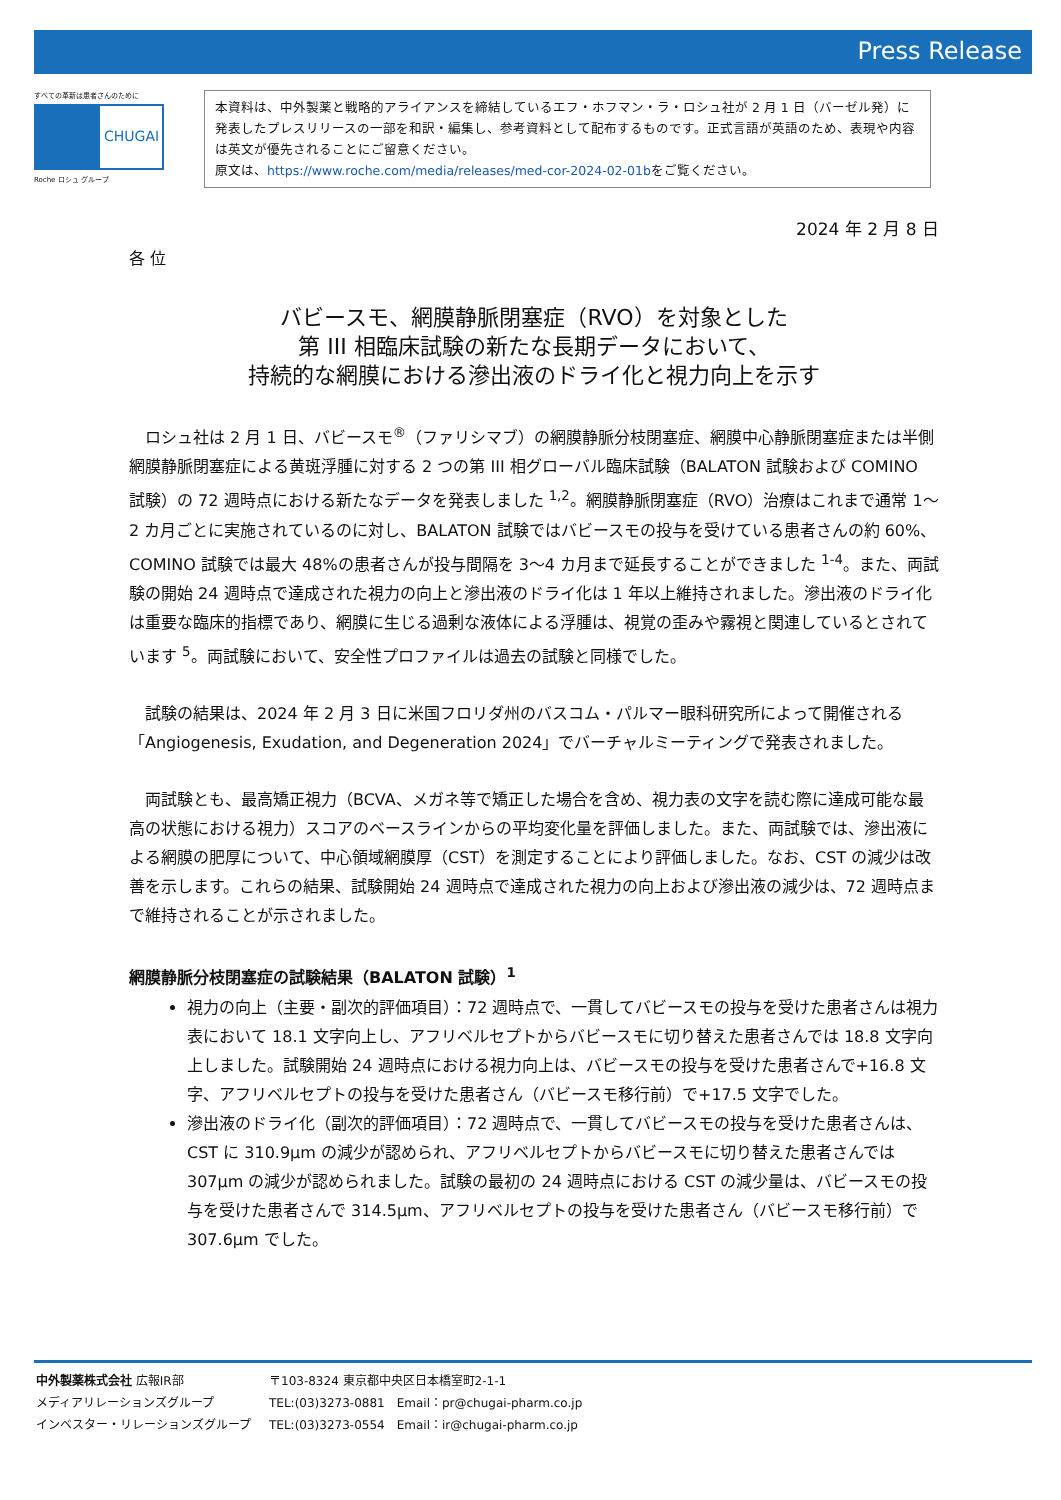Press Release
すべての革新は患者さんのために
CHUGAI
Roche ロシュ グループ
本資料は、中外製薬と戦略的アライアンスを締結しているエフ・ホフマン・ラ・ロシュ社が 2 月 1 日（バーゼル発）に発表したプレスリリースの一部を和訳・編集し、参考資料として配布するものです。正式言語が英語のため、表現や内容は英文が優先されることにご留意ください。
原文は、https://www.roche.com/media/releases/med-cor-2024-02-01bをご覧ください。
2024 年 2 月 8 日
各 位
バビースモ、網膜静脈閉塞症（RVO）を対象とした
第 III 相臨床試験の新たな長期データにおいて、
持続的な網膜における滲出液のドライ化と視力向上を示す
　ロシュ社は 2 月 1 日、バビースモ<sup>®</sup>（ファリシマブ）の網膜静脈分枝閉塞症、網膜中心静脈閉塞症または半側網膜静脈閉塞症による黄斑浮腫に対する 2 つの第 III 相グローバル臨床試験（BALATON 試験および COMINO 試験）の 72 週時点における新たなデータを発表しました <sup>1,2</sup>。網膜静脈閉塞症（RVO）治療はこれまで通常 1～2 カ月ごとに実施されているのに対し、BALATON 試験ではバビースモの投与を受けている患者さんの約 60%、COMINO 試験では最大 48%の患者さんが投与間隔を 3～4 カ月まで延長することができました <sup>1-4</sup>。また、両試験の開始 24 週時点で達成された視力の向上と滲出液のドライ化は 1 年以上維持されました。滲出液のドライ化は重要な臨床的指標であり、網膜に生じる過剰な液体による浮腫は、視覚の歪みや霧視と関連しているとされています <sup>5</sup>。両試験において、安全性プロファイルは過去の試験と同様でした。
　試験の結果は、2024 年 2 月 3 日に米国フロリダ州のバスコム・パルマー眼科研究所によって開催される「Angiogenesis, Exudation, and Degeneration 2024」でバーチャルミーティングで発表されました。
　両試験とも、最高矯正視力（BCVA、メガネ等で矯正した場合を含め、視力表の文字を読む際に達成可能な最高の状態における視力）スコアのベースラインからの平均変化量を評価しました。また、両試験では、滲出液による網膜の肥厚について、中心領域網膜厚（CST）を測定することにより評価しました。なお、CST の減少は改善を示します。これらの結果、試験開始 24 週時点で達成された視力の向上および滲出液の減少は、72 週時点まで維持されることが示されました。
網膜静脈分枝閉塞症の試験結果（BALATON 試験）<sup>1</sup>
視力の向上（主要・副次的評価項目）：72 週時点で、一貫してバビースモの投与を受けた患者さんは視力表において 18.1 文字向上し、アフリベルセプトからバビースモに切り替えた患者さんでは 18.8 文字向上しました。試験開始 24 週時点における視力向上は、バビースモの投与を受けた患者さんで+16.8 文字、アフリベルセプトの投与を受けた患者さん（バビースモ移行前）で+17.5 文字でした。
滲出液のドライ化（副次的評価項目）：72 週時点で、一貫してバビースモの投与を受けた患者さんは、CST に 310.9µm の減少が認められ、アフリベルセプトからバビースモに切り替えた患者さんでは 307µm の減少が認められました。試験の最初の 24 週時点における CST の減少量は、バビースモの投与を受けた患者さんで 314.5µm、アフリベルセプトの投与を受けた患者さん（バビースモ移行前）で 307.6µm でした。
| 中外製薬株式会社 広報IR部 | 〒103-8324 東京都中央区日本橋室町2-1-1 |
| メディアリレーションズグループ | TEL:(03)3273-0881 Email：pr@chugai-pharm.co.jp |
| インベスター・リレーションズグループ | TEL:(03)3273-0554 Email：ir@chugai-pharm.co.jp |